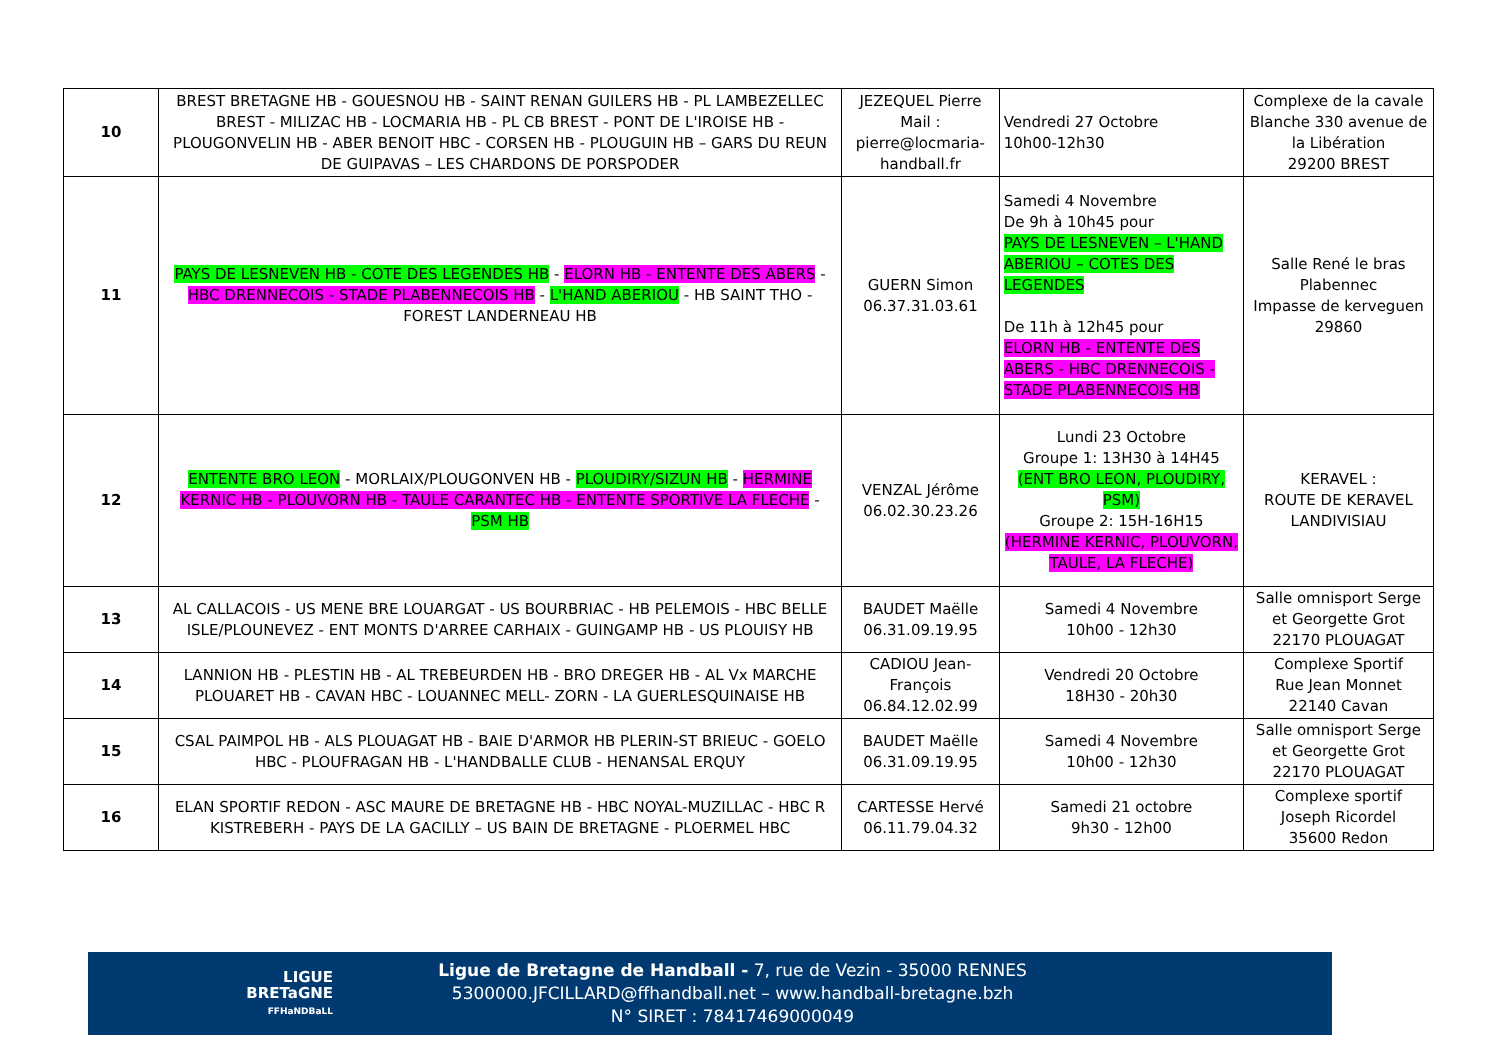| 10 | BREST BRETAGNE HB - GOUESNOU HB - SAINT RENAN GUILERS HB - PL LAMBEZELLEC BREST - MILIZAC HB - LOCMARIA HB - PL CB BREST - PONT DE L'IROISE HB - PLOUGONVELIN HB - ABER BENOIT HBC - CORSEN HB - PLOUGUIN HB – GARS DU REUN DE GUIPAVAS – LES CHARDONS DE PORSPODER | JEZEQUEL Pierre Mail : pierre@locmaria-handball.fr | Vendredi 27 Octobre 10h00-12h30 | Complexe de la cavale Blanche 330 avenue de la Libération 29200 BREST |
| 11 | PAYS DE LESNEVEN HB - COTE DES LEGENDES HB - ELORN HB - ENTENTE DES ABERS - HBC DRENNECOIS - STADE PLABENNECOIS HB - L'HAND ABERIOU - HB SAINT THO - FOREST LANDERNEAU HB | GUERN Simon 06.37.31.03.61 | Samedi 4 Novembre De 9h à 10h45 pour PAYS DE LESNEVEN – L'HAND ABERIOU – COTES DES LEGENDES De 11h à 12h45 pour ELORN HB - ENTENTE DES ABERS - HBC DRENNECOIS - STADE PLABENNECOIS HB | Salle René le bras Plabennec Impasse de kerveguen 29860 |
| 12 | ENTENTE BRO LEON - MORLAIX/PLOUGONVEN HB - PLOUDIRY/SIZUN HB - HERMINE KERNIC HB - PLOUVORN HB - TAULE CARANTEC HB - ENTENTE SPORTIVE LA FLECHE - PSM HB | VENZAL Jérôme 06.02.30.23.26 | Lundi 23 Octobre Groupe 1: 13H30 à 14H45 (ENT BRO LEON, PLOUDIRY, PSM) Groupe 2: 15H-16H15 (HERMINE KERNIC, PLOUVORN, TAULE, LA FLECHE) | KERAVEL : ROUTE DE KERAVEL LANDIVISIAU |
| 13 | AL CALLACOIS - US MENE BRE LOUARGAT - US BOURBRIAC - HB PELEMOIS - HBC BELLE ISLE/PLOUNEVEZ - ENT MONTS D'ARREE CARHAIX - GUINGAMP HB - US PLOUISY HB | BAUDET Maëlle 06.31.09.19.95 | Samedi 4 Novembre 10h00 - 12h30 | Salle omnisport Serge et Georgette Grot 22170 PLOUAGAT |
| 14 | LANNION HB - PLESTIN HB - AL TREBEURDEN HB - BRO DREGER HB - AL Vx MARCHE PLOUARET HB - CAVAN HBC - LOUANNEC MELL- ZORN - LA GUERLESQUINAISE HB | CADIOU Jean-François 06.84.12.02.99 | Vendredi 20 Octobre 18H30 - 20h30 | Complexe Sportif Rue Jean Monnet 22140 Cavan |
| 15 | CSAL PAIMPOL HB - ALS PLOUAGAT HB - BAIE D'ARMOR HB PLERIN-ST BRIEUC - GOELO HBC - PLOUFRAGAN HB - L'HANDBALLE CLUB - HENANSAL ERQUY | BAUDET Maëlle 06.31.09.19.95 | Samedi 4 Novembre 10h00 - 12h30 | Salle omnisport Serge et Georgette Grot 22170 PLOUAGAT |
| 16 | ELAN SPORTIF REDON - ASC MAURE DE BRETAGNE HB - HBC NOYAL-MUZILLAC - HBC R KISTREBERH - PAYS DE LA GACILLY – US BAIN DE BRETAGNE - PLOERMEL HBC | CARTESSE Hervé 06.11.79.04.32 | Samedi 21 octobre 9h30 - 12h00 | Complexe sportif Joseph Ricordel 35600 Redon |
LIGUE
BRETaGNE
FFHaNDBaLL
Ligue de Bretagne de Handball - 7, rue de Vezin - 35000 RENNES
5300000.JFCILLARD@ffhandball.net – www.handball-bretagne.bzh
N° SIRET : 78417469000049